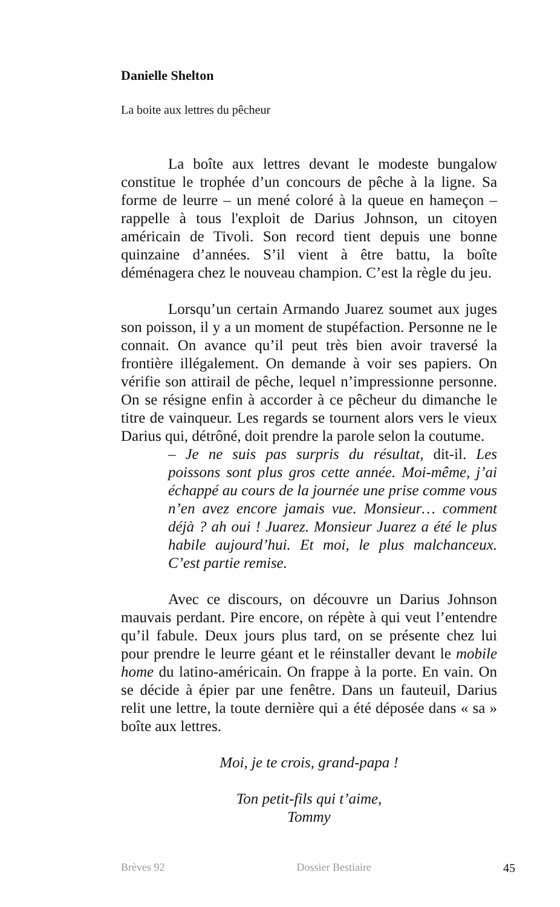Danielle Shelton
La boite aux lettres du pêcheur
La boîte aux lettres devant le modeste bungalow constitue le trophée d’un concours de pêche à la ligne. Sa forme de leurre – un mené coloré à la queue en hameçon – rappelle à tous l'exploit de Darius Johnson, un citoyen américain de Tivoli. Son record tient depuis une bonne quinzaine d’années. S’il vient à être battu, la boîte déménagera chez le nouveau champion. C’est la règle du jeu.
Lorsqu’un certain Armando Juarez soumet aux juges son poisson, il y a un moment de stupéfaction. Personne ne le connait. On avance qu’il peut très bien avoir traversé la frontière illégalement. On demande à voir ses papiers. On vérifie son attirail de pêche, lequel n’impressionne personne. On se résigne enfin à accorder à ce pêcheur du dimanche le titre de vainqueur. Les regards se tournent alors vers le vieux Darius qui, détrôné, doit prendre la parole selon la coutume.
– Je ne suis pas surpris du résultat, dit-il. Les poissons sont plus gros cette année. Moi-même, j’ai échappé au cours de la journée une prise comme vous n’en avez encore jamais vue. Monsieur… comment déjà ? ah oui ! Juarez. Monsieur Juarez a été le plus habile aujourd’hui. Et moi, le plus malchanceux. C’est partie remise.
Avec ce discours, on découvre un Darius Johnson mauvais perdant. Pire encore, on répète à qui veut l’entendre qu’il fabule. Deux jours plus tard, on se présente chez lui pour prendre le leurre géant et le réinstaller devant le mobile home du latino-américain. On frappe à la porte. En vain. On se décide à épier par une fenêtre. Dans un fauteuil, Darius relit une lettre, la toute dernière qui a été déposée dans « sa » boîte aux lettres.
Moi, je te crois, grand-papa !
Ton petit-fils qui t’aime,
Tommy
Brèves 92 Dossier Bestiaire 45